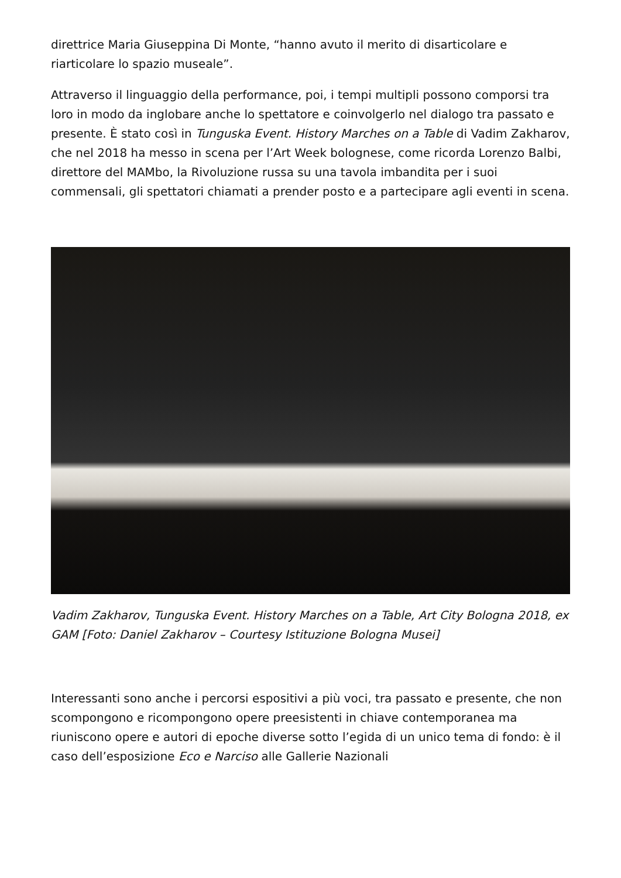direttrice Maria Giuseppina Di Monte, “hanno avuto il merito di disarticolare e riarticolare lo spazio museale”.
Attraverso il linguaggio della performance, poi, i tempi multipli possono comporsi tra loro in modo da inglobare anche lo spettatore e coinvolgerlo nel dialogo tra passato e presente. È stato così in Tunguska Event. History Marches on a Table di Vadim Zakharov, che nel 2018 ha messo in scena per l’Art Week bolognese, come ricorda Lorenzo Balbi, direttore del MAMbo, la Rivoluzione russa su una tavola imbandita per i suoi commensali, gli spettatori chiamati a prender posto e a partecipare agli eventi in scena.
Vadim Zakharov, Tunguska Event. History Marches on a Table, Art City Bologna 2018, ex GAM [Foto: Daniel Zakharov – Courtesy Istituzione Bologna Musei]
Interessanti sono anche i percorsi espositivi a più voci, tra passato e presente, che non scompongono e ricompongono opere preesistenti in chiave contemporanea ma riuniscono opere e autori di epoche diverse sotto l’egida di un unico tema di fondo: è il caso dell’esposizione Eco e Narciso alle Gallerie Nazionali